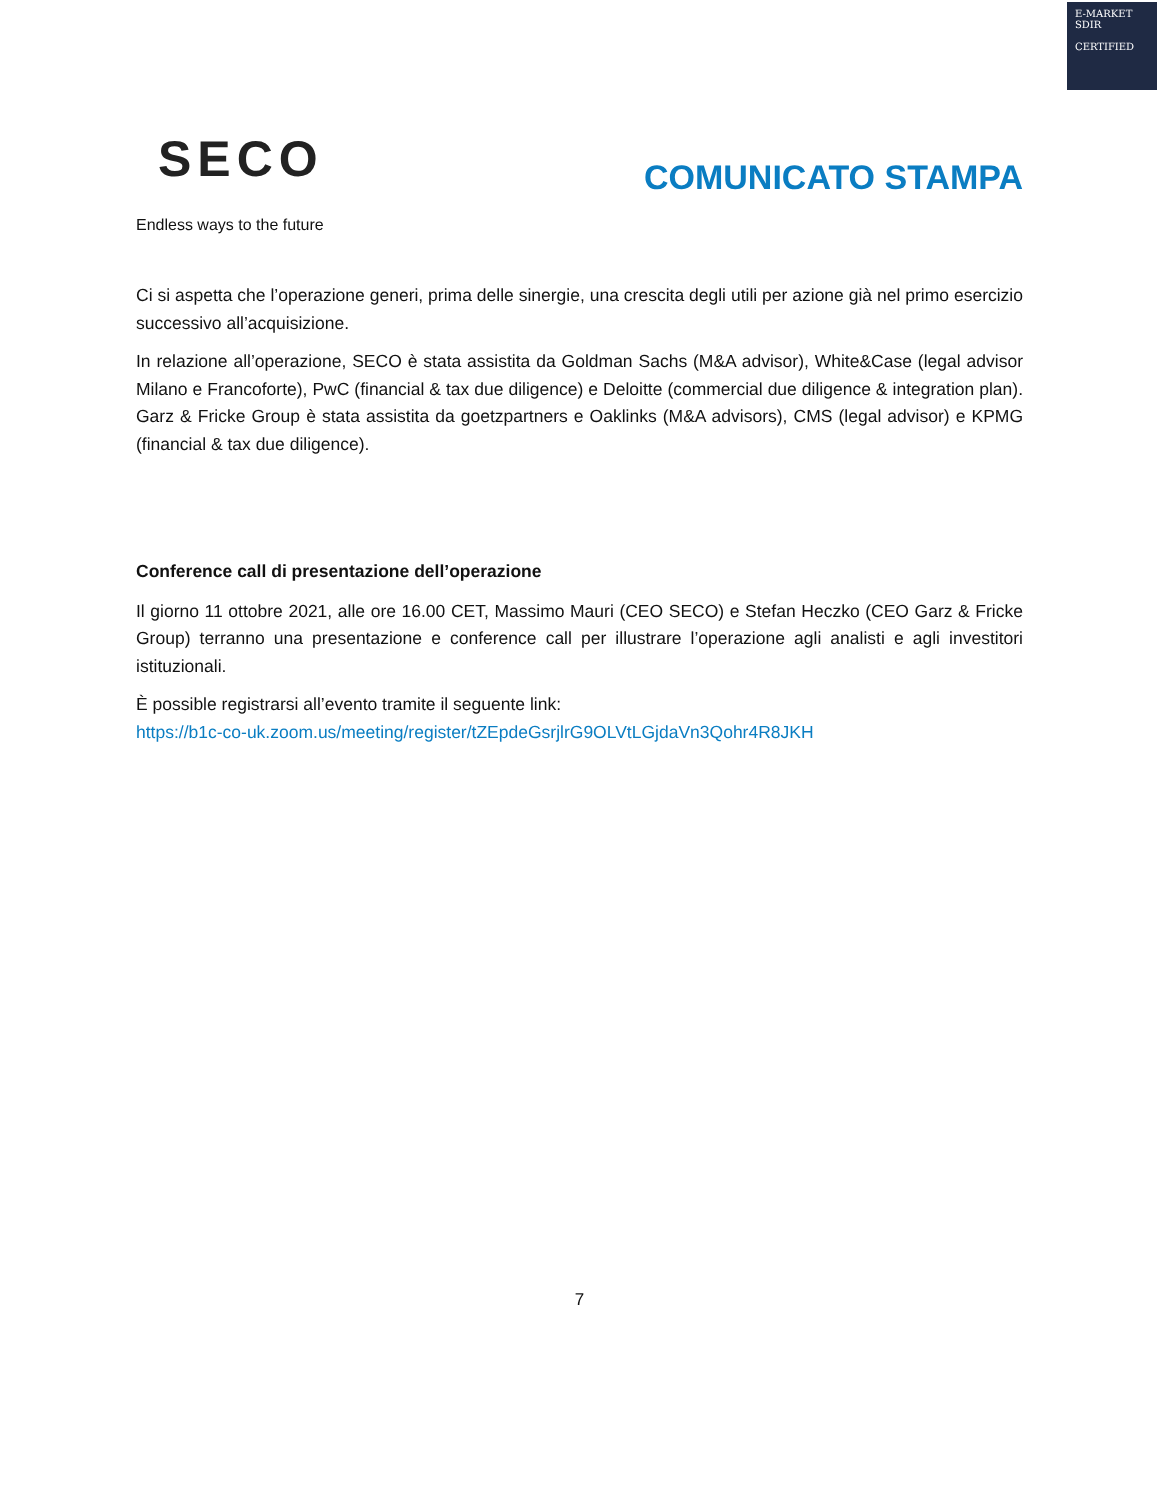E-MARKET
SDIR
CERTIFIED
SECO
Endless ways to the future
COMUNICATO STAMPA
Ci si aspetta che l’operazione generi, prima delle sinergie, una crescita degli utili per azione già nel primo esercizio successivo all’acquisizione.
In relazione all’operazione, SECO è stata assistita da Goldman Sachs (M&A advisor), White&Case (legal advisor Milano e Francoforte), PwC (financial & tax due diligence) e Deloitte (commercial due diligence & integration plan). Garz & Fricke Group è stata assistita da goetzpartners e Oaklinks (M&A advisors), CMS (legal advisor) e KPMG (financial & tax due diligence).
Conference call di presentazione dell’operazione
Il giorno 11 ottobre 2021, alle ore 16.00 CET, Massimo Mauri (CEO SECO) e Stefan Heczko (CEO Garz & Fricke Group) terranno una presentazione e conference call per illustrare l’operazione agli analisti e agli investitori istituzionali.
È possible registrarsi all’evento tramite il seguente link:
https://b1c-co-uk.zoom.us/meeting/register/tZEpdeGsrjlrG9OLVtLGjdaVn3Qohr4R8JKH
7